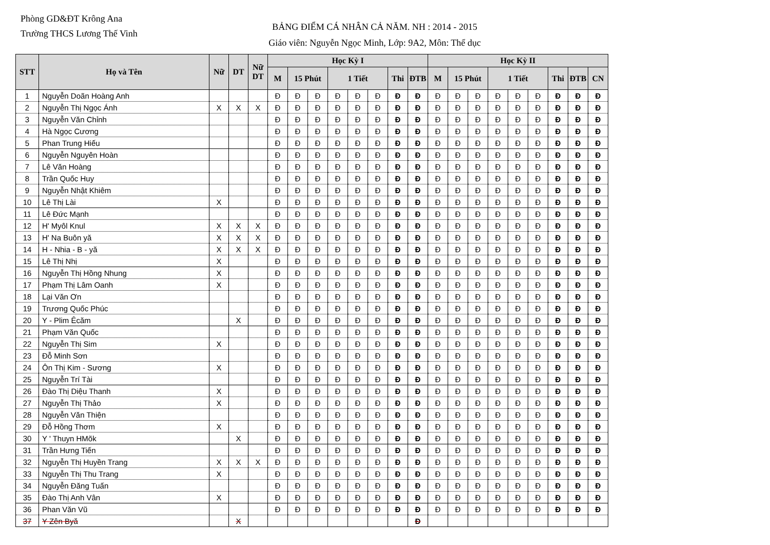Phòng GD&ĐT Krông Ana
Trường THCS Lương Thế Vinh
BẢNG ĐIỂM CÁ NHÂN CẢ NĂM. NH : 2014 - 2015
Giáo viên: Nguyễn Ngọc Minh, Lớp: 9A2, Môn: Thể dục
| STT | Họ và Tên | Nữ | DT | Nữ DT | Học Kỳ I | | | | | | | | Học Kỳ II | | | | | | | | |
| --- | --- | --- | --- | --- | --- | --- | --- | --- | --- | --- | --- | --- | --- | --- | --- | --- | --- | --- | --- | --- | --- |
| | | | | | M | 15 Phút | | 1 Tiết | | | Thi | ĐTB | M | 15 Phút | | 1 Tiết | | | Thi | ĐTB | CN |
| 1 | Nguyễn Doãn Hoàng Anh | | | | Đ | Đ | Đ | Đ | Đ | Đ | Đ | Đ | Đ | Đ | Đ | Đ | Đ | Đ | Đ | Đ | Đ |
| 2 | Nguyễn Thị Ngọc Ánh | X | X | X | Đ | Đ | Đ | Đ | Đ | Đ | Đ | Đ | Đ | Đ | Đ | Đ | Đ | Đ | Đ | Đ | Đ |
| 3 | Nguyễn Văn Chỉnh | | | | Đ | Đ | Đ | Đ | Đ | Đ | Đ | Đ | Đ | Đ | Đ | Đ | Đ | Đ | Đ | Đ | Đ |
| 4 | Hà Ngọc Cương | | | | Đ | Đ | Đ | Đ | Đ | Đ | Đ | Đ | Đ | Đ | Đ | Đ | Đ | Đ | Đ | Đ | Đ |
| 5 | Phan Trung Hiếu | | | | Đ | Đ | Đ | Đ | Đ | Đ | Đ | Đ | Đ | Đ | Đ | Đ | Đ | Đ | Đ | Đ | Đ |
| 6 | Nguyễn Nguyên Hoàn | | | | Đ | Đ | Đ | Đ | Đ | Đ | Đ | Đ | Đ | Đ | Đ | Đ | Đ | Đ | Đ | Đ | Đ |
| 7 | Lê Văn Hoàng | | | | Đ | Đ | Đ | Đ | Đ | Đ | Đ | Đ | Đ | Đ | Đ | Đ | Đ | Đ | Đ | Đ | Đ |
| 8 | Trần Quốc Huy | | | | Đ | Đ | Đ | Đ | Đ | Đ | Đ | Đ | Đ | Đ | Đ | Đ | Đ | Đ | Đ | Đ | Đ |
| 9 | Nguyễn Nhật Khiêm | | | | Đ | Đ | Đ | Đ | Đ | Đ | Đ | Đ | Đ | Đ | Đ | Đ | Đ | Đ | Đ | Đ | Đ |
| 10 | Lê Thị Lài | X | | | Đ | Đ | Đ | Đ | Đ | Đ | Đ | Đ | Đ | Đ | Đ | Đ | Đ | Đ | Đ | Đ | Đ |
| 11 | Lê Đức Mạnh | | | | Đ | Đ | Đ | Đ | Đ | Đ | Đ | Đ | Đ | Đ | Đ | Đ | Đ | Đ | Đ | Đ | Đ |
| 12 | H' Myôl Knul | X | X | X | Đ | Đ | Đ | Đ | Đ | Đ | Đ | Đ | Đ | Đ | Đ | Đ | Đ | Đ | Đ | Đ | Đ |
| 13 | H' Na Buôn yă | X | X | X | Đ | Đ | Đ | Đ | Đ | Đ | Đ | Đ | Đ | Đ | Đ | Đ | Đ | Đ | Đ | Đ | Đ |
| 14 | H - Nhia - B - yă | X | X | X | Đ | Đ | Đ | Đ | Đ | Đ | Đ | Đ | Đ | Đ | Đ | Đ | Đ | Đ | Đ | Đ | Đ |
| 15 | Lê Thị Nhị | X | | | Đ | Đ | Đ | Đ | Đ | Đ | Đ | Đ | Đ | Đ | Đ | Đ | Đ | Đ | Đ | Đ | Đ |
| 16 | Nguyễn Thị Hồng Nhung | X | | | Đ | Đ | Đ | Đ | Đ | Đ | Đ | Đ | Đ | Đ | Đ | Đ | Đ | Đ | Đ | Đ | Đ |
| 17 | Phạm Thị Lâm Oanh | X | | | Đ | Đ | Đ | Đ | Đ | Đ | Đ | Đ | Đ | Đ | Đ | Đ | Đ | Đ | Đ | Đ | Đ |
| 18 | Lại Văn Ơn | | | | Đ | Đ | Đ | Đ | Đ | Đ | Đ | Đ | Đ | Đ | Đ | Đ | Đ | Đ | Đ | Đ | Đ |
| 19 | Trương Quốc Phúc | | | | Đ | Đ | Đ | Đ | Đ | Đ | Đ | Đ | Đ | Đ | Đ | Đ | Đ | Đ | Đ | Đ | Đ |
| 20 | Y - Plim Êcăm | | X | | Đ | Đ | Đ | Đ | Đ | Đ | Đ | Đ | Đ | Đ | Đ | Đ | Đ | Đ | Đ | Đ | Đ |
| 21 | Phạm Văn Quốc | | | | Đ | Đ | Đ | Đ | Đ | Đ | Đ | Đ | Đ | Đ | Đ | Đ | Đ | Đ | Đ | Đ | Đ |
| 22 | Nguyễn Thị Sim | X | | | Đ | Đ | Đ | Đ | Đ | Đ | Đ | Đ | Đ | Đ | Đ | Đ | Đ | Đ | Đ | Đ | Đ |
| 23 | Đỗ Minh Sơn | | | | Đ | Đ | Đ | Đ | Đ | Đ | Đ | Đ | Đ | Đ | Đ | Đ | Đ | Đ | Đ | Đ | Đ |
| 24 | Ôn Thị Kim - Sương | X | | | Đ | Đ | Đ | Đ | Đ | Đ | Đ | Đ | Đ | Đ | Đ | Đ | Đ | Đ | Đ | Đ | Đ |
| 25 | Nguyễn Trí Tài | | | | Đ | Đ | Đ | Đ | Đ | Đ | Đ | Đ | Đ | Đ | Đ | Đ | Đ | Đ | Đ | Đ | Đ |
| 26 | Đào Thị Diệu Thanh | X | | | Đ | Đ | Đ | Đ | Đ | Đ | Đ | Đ | Đ | Đ | Đ | Đ | Đ | Đ | Đ | Đ | Đ |
| 27 | Nguyễn Thị Thảo | X | | | Đ | Đ | Đ | Đ | Đ | Đ | Đ | Đ | Đ | Đ | Đ | Đ | Đ | Đ | Đ | Đ | Đ |
| 28 | Nguyễn Văn Thiện | | | | Đ | Đ | Đ | Đ | Đ | Đ | Đ | Đ | Đ | Đ | Đ | Đ | Đ | Đ | Đ | Đ | Đ |
| 29 | Đỗ Hồng Thơm | X | | | Đ | Đ | Đ | Đ | Đ | Đ | Đ | Đ | Đ | Đ | Đ | Đ | Đ | Đ | Đ | Đ | Đ |
| 30 | Y ' Thuyn HMõk | | X | | Đ | Đ | Đ | Đ | Đ | Đ | Đ | Đ | Đ | Đ | Đ | Đ | Đ | Đ | Đ | Đ | Đ |
| 31 | Trần Hưng Tiến | | | | Đ | Đ | Đ | Đ | Đ | Đ | Đ | Đ | Đ | Đ | Đ | Đ | Đ | Đ | Đ | Đ | Đ |
| 32 | Nguyễn Thị Huyền Trang | X | X | X | Đ | Đ | Đ | Đ | Đ | Đ | Đ | Đ | Đ | Đ | Đ | Đ | Đ | Đ | Đ | Đ | Đ |
| 33 | Nguyễn Thị Thu Trang | X | | | Đ | Đ | Đ | Đ | Đ | Đ | Đ | Đ | Đ | Đ | Đ | Đ | Đ | Đ | Đ | Đ | Đ |
| 34 | Nguyễn Đăng Tuấn | | | | Đ | Đ | Đ | Đ | Đ | Đ | Đ | Đ | Đ | Đ | Đ | Đ | Đ | Đ | Đ | Đ | Đ |
| 35 | Đào Thị Anh Vân | X | | | Đ | Đ | Đ | Đ | Đ | Đ | Đ | Đ | Đ | Đ | Đ | Đ | Đ | Đ | Đ | Đ | Đ |
| 36 | Phan Văn Vũ | | | | Đ | Đ | Đ | Đ | Đ | Đ | Đ | Đ | Đ | Đ | Đ | Đ | Đ | Đ | Đ | Đ | Đ |
| 37 | Y Zên Byă | | X | | | | | | | | | Đ | | | | | | | | | |